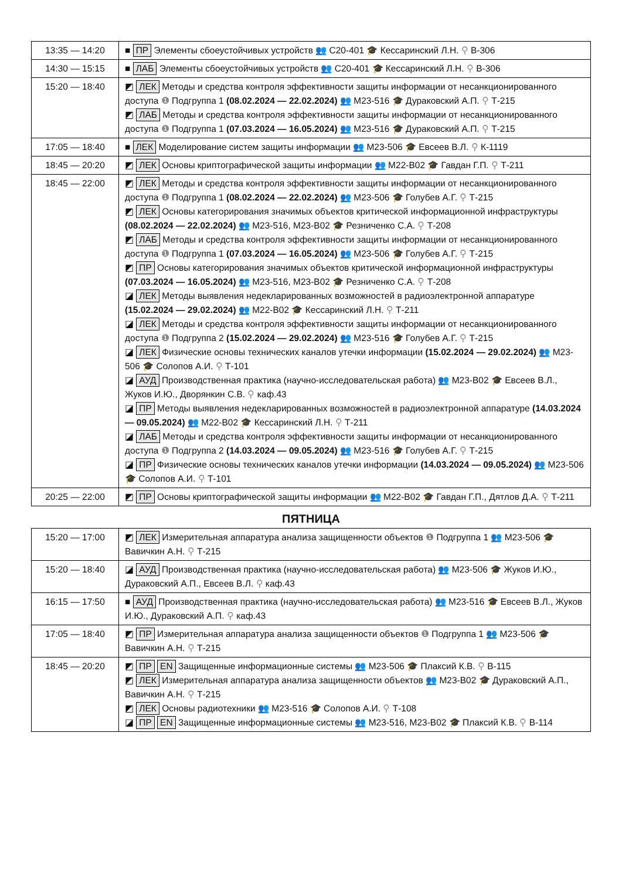| 13:35 — 14:20 | ■ ПР Элементы сбоеустойчивых устройств 👥 С20-401 🎓 Кессаринский Л.Н. ⚲ В-306 |
| 14:30 — 15:15 | ■ ЛАБ Элементы сбоеустойчивых устройств 👥 С20-401 🎓 Кессаринский Л.Н. ⚲ В-306 |
| 15:20 — 18:40 | ◩ ЛЕК Методы и средства контроля эффективности защиты информации от несанкционированного доступа ❶ Подгруппа 1 (08.02.2024 — 22.02.2024) 👥 М23-516 🎓 Дураковский А.П. ⚲ Т-215 ◩ ЛАБ Методы и средства контроля эффективности защиты информации от несанкционированного доступа ❶ Подгруппа 1 (07.03.2024 — 16.05.2024) 👥 М23-516 🎓 Дураковский А.П. ⚲ Т-215 |
| 17:05 — 18:40 | ■ ЛЕК Моделирование систем защиты информации 👥 М23-506 🎓 Евсеев В.Л. ⚲ К-1119 |
| 18:45 — 20:20 | ◩ ЛЕК Основы криптографической защиты информации 👥 М22-В02 🎓 Гавдан Г.П. ⚲ Т-211 |
| 18:45 — 22:00 | ◩ ЛЕК Методы и средства контроля эффективности защиты информации от несанкционированного доступа ❶ Подгруппа 1 (08.02.2024 — 22.02.2024) 👥 М23-506 🎓 Голубев А.Г. ⚲ Т-215 ◩ ЛЕК Основы категорирования значимых объектов критической информационной инфраструктуры (08.02.2024 — 22.02.2024) 👥 М23-516, М23-В02 🎓 Резниченко С.А. ⚲ Т-208 ◩ ЛАБ Методы и средства контроля эффективности защиты информации от несанкционированного доступа ❶ Подгруппа 1 (07.03.2024 — 16.05.2024) 👥 М23-506 🎓 Голубев А.Г. ⚲ Т-215 ◩ ПР Основы категорирования значимых объектов критической информационной инфраструктуры (07.03.2024 — 16.05.2024) 👥 М23-516, М23-В02 🎓 Резниченко С.А. ⚲ Т-208 ◪ ЛЕК Методы выявления недекларированных возможностей в радиоэлектронной аппаратуре (15.02.2024 — 29.02.2024) 👥 М22-В02 🎓 Кессаринский Л.Н. ⚲ Т-211 ◪ ЛЕК Методы и средства контроля эффективности защиты информации от несанкционированного доступа ❶ Подгруппа 2 (15.02.2024 — 29.02.2024) 👥 М23-516 🎓 Голубев А.Г. ⚲ Т-215 ◪ ЛЕК Физические основы технических каналов утечки информации (15.02.2024 — 29.02.2024) 👥 М23-506 🎓 Солопов А.И. ⚲ Т-101 ◪ АУД Производственная практика (научно-исследовательская работа) 👥 М23-В02 🎓 Евсеев В.Л., Жуков И.Ю., Дворянкин С.В. ⚲ каф.43 ◪ ПР Методы выявления недекларированных возможностей в радиоэлектронной аппаратуре (14.03.2024 — 09.05.2024) 👥 М22-В02 🎓 Кессаринский Л.Н. ⚲ Т-211 ◪ ЛАБ Методы и средства контроля эффективности защиты информации от несанкционированного доступа ❶ Подгруппа 2 (14.03.2024 — 09.05.2024) 👥 М23-516 🎓 Голубев А.Г. ⚲ Т-215 ◪ ПР Физические основы технических каналов утечки информации (14.03.2024 — 09.05.2024) 👥 М23-506 🎓 Солопов А.И. ⚲ Т-101 |
| 20:25 — 22:00 | ◩ ПР Основы криптографической защиты информации 👥 М22-В02 🎓 Гавдан Г.П., Дятлов Д.А. ⚲ Т-211 |
ПЯТНИЦА
| 15:20 — 17:00 | ◩ ЛЕК Измерительная аппаратура анализа защищенности объектов ❶ Подгруппа 1 👥 М23-506 🎓 Вавичкин А.Н. ⚲ Т-215 |
| 15:20 — 18:40 | ◪ АУД Производственная практика (научно-исследовательская работа) 👥 М23-506 🎓 Жуков И.Ю., Дураковский А.П., Евсеев В.Л. ⚲ каф.43 |
| 16:15 — 17:50 | ■ АУД Производственная практика (научно-исследовательская работа) 👥 М23-516 🎓 Евсеев В.Л., Жуков И.Ю., Дураковский А.П. ⚲ каф.43 |
| 17:05 — 18:40 | ◩ ПР Измерительная аппаратура анализа защищенности объектов ❶ Подгруппа 1 👥 М23-506 🎓 Вавичкин А.Н. ⚲ Т-215 |
| 18:45 — 20:20 | ◩ ПР EN Защищенные информационные системы 👥 М23-506 🎓 Плаксий К.В. ⚲ В-115 ◩ ЛЕК Измерительная аппаратура анализа защищенности объектов 👥 М23-В02 🎓 Дураковский А.П., Вавичкин А.Н. ⚲ Т-215 ◩ ЛЕК Основы радиотехники 👥 М23-516 🎓 Солопов А.И. ⚲ Т-108 ◪ ПР EN Защищенные информационные системы 👥 М23-516, М23-В02 🎓 Плаксий К.В. ⚲ В-114 |